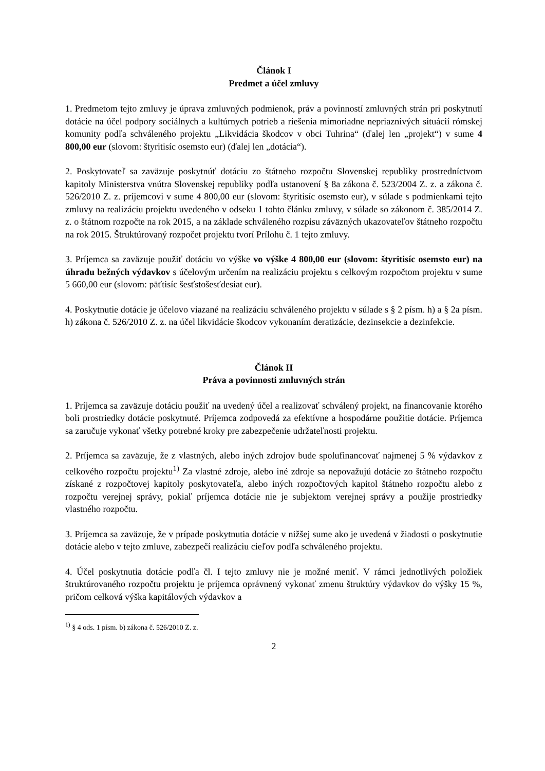Článok I
Predmet a účel zmluvy
1. Predmetom tejto zmluvy je úprava zmluvných podmienok, práv a povinností zmluvných strán pri poskytnutí dotácie na účel podpory sociálnych a kultúrnych potrieb a riešenia mimoriadne nepriaznivých situácií rómskej komunity podľa schváleného projektu „Likvidácia škodcov v obci Tuhrina“ (ďalej len „projekt“) v sume 4 800,00 eur (slovom: štyritisíc osemsto eur) (ďalej len „dotácia“).
2. Poskytovateľ sa zaväzuje poskytnúť dotáciu zo štátneho rozpočtu Slovenskej republiky prostredníctvom kapitoly Ministerstva vnútra Slovenskej republiky podľa ustanovení § 8a zákona č. 523/2004 Z. z. a zákona č. 526/2010 Z. z. príjemcovi v sume 4 800,00 eur (slovom: štyritisíc osemsto eur), v súlade s podmienkami tejto zmluvy na realizáciu projektu uvedeného v odseku 1 tohto článku zmluvy, v súlade so zákonom č. 385/2014 Z. z. o štátnom rozpočte na rok 2015, a na základe schváleného rozpisu záväzných ukazovateľov štátneho rozpočtu na rok 2015. Štruktúrovaný rozpočet projektu tvorí Prílohu č. 1 tejto zmluvy.
3. Príjemca sa zaväzuje použiť dotáciu vo výške vo výške 4 800,00 eur (slovom: štyritisíc osemsto eur) na úhradu bežných výdavkov s účelovým určením na realizáciu projektu s celkovým rozpočtom projektu v sume 5 660,00 eur (slovom: päťtisíc šesťstošesťdesiat eur).
4. Poskytnutie dotácie je účelovo viazané na realizáciu schváleného projektu v súlade s § 2 písm. h) a § 2a písm. h) zákona č. 526/2010 Z. z. na účel likvidácie škodcov vykonaním deratizácie, dezinsekcie a dezinfekcie.
Článok II
Práva a povinnosti zmluvných strán
1. Príjemca sa zaväzuje dotáciu použiť na uvedený účel a realizovať schválený projekt, na financovanie ktorého boli prostriedky dotácie poskytnuté. Príjemca zodpovedá za efektívne a hospodárne použitie dotácie. Príjemca sa zaručuje vykonať všetky potrebné kroky pre zabezpečenie udržateľnosti projektu.
2. Príjemca sa zaväzuje, že z vlastných, alebo iných zdrojov bude spolufinancovať najmenej 5 % výdavkov z celkového rozpočtu projektu<sup>1)</sup> Za vlastné zdroje, alebo iné zdroje sa nepovažujú dotácie zo štátneho rozpočtu získané z rozpočtovej kapitoly poskytovateľa, alebo iných rozpočtových kapitol štátneho rozpočtu alebo z rozpočtu verejnej správy, pokiaľ príjemca dotácie nie je subjektom verejnej správy a použije prostriedky vlastného rozpočtu.
3. Príjemca sa zaväzuje, že v prípade poskytnutia dotácie v nižšej sume ako je uvedená v žiadosti o poskytnutie dotácie alebo v tejto zmluve, zabezpečí realizáciu cieľov podľa schváleného projektu.
4. Účel poskytnutia dotácie podľa čl. I tejto zmluvy nie je možné meniť. V rámci jednotlivých položiek štruktúrovaného rozpočtu projektu je príjemca oprávnený vykonať zmenu štruktúry výdavkov do výšky 15 %, pričom celková výška kapitálových výdavkov a
<sup>1)</sup> § 4 ods. 1 písm. b) zákona č. 526/2010 Z. z.
2